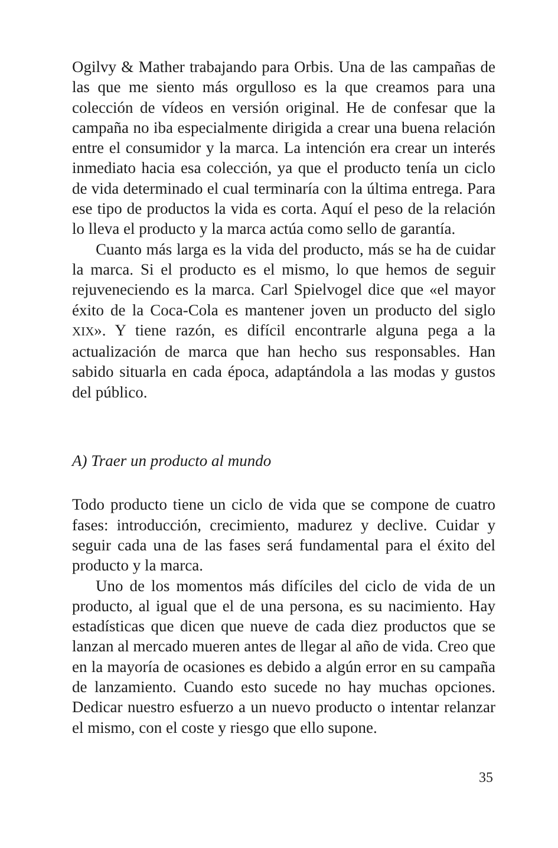Ogilvy & Mather trabajando para Orbis. Una de las campañas de las que me siento más orgulloso es la que creamos para una colección de vídeos en versión original. He de confesar que la campaña no iba especialmente dirigida a crear una buena relación entre el consumidor y la marca. La intención era crear un interés inmediato hacia esa colección, ya que el producto tenía un ciclo de vida determinado el cual terminaría con la última entrega. Para ese tipo de productos la vida es corta. Aquí el peso de la relación lo lleva el producto y la marca actúa como sello de garantía.
Cuanto más larga es la vida del producto, más se ha de cuidar la marca. Si el producto es el mismo, lo que hemos de seguir rejuveneciendo es la marca. Carl Spielvogel dice que «el mayor éxito de la Coca-Cola es mantener joven un producto del siglo XIX». Y tiene razón, es difícil encontrarle alguna pega a la actualización de marca que han hecho sus responsables. Han sabido situarla en cada época, adaptándola a las modas y gustos del público.
A) Traer un producto al mundo
Todo producto tiene un ciclo de vida que se compone de cuatro fases: introducción, crecimiento, madurez y declive. Cuidar y seguir cada una de las fases será fundamental para el éxito del producto y la marca.
Uno de los momentos más difíciles del ciclo de vida de un producto, al igual que el de una persona, es su nacimiento. Hay estadísticas que dicen que nueve de cada diez productos que se lanzan al mercado mueren antes de llegar al año de vida. Creo que en la mayoría de ocasiones es debido a algún error en su campaña de lanzamiento. Cuando esto sucede no hay muchas opciones. Dedicar nuestro esfuerzo a un nuevo producto o intentar relanzar el mismo, con el coste y riesgo que ello supone.
35